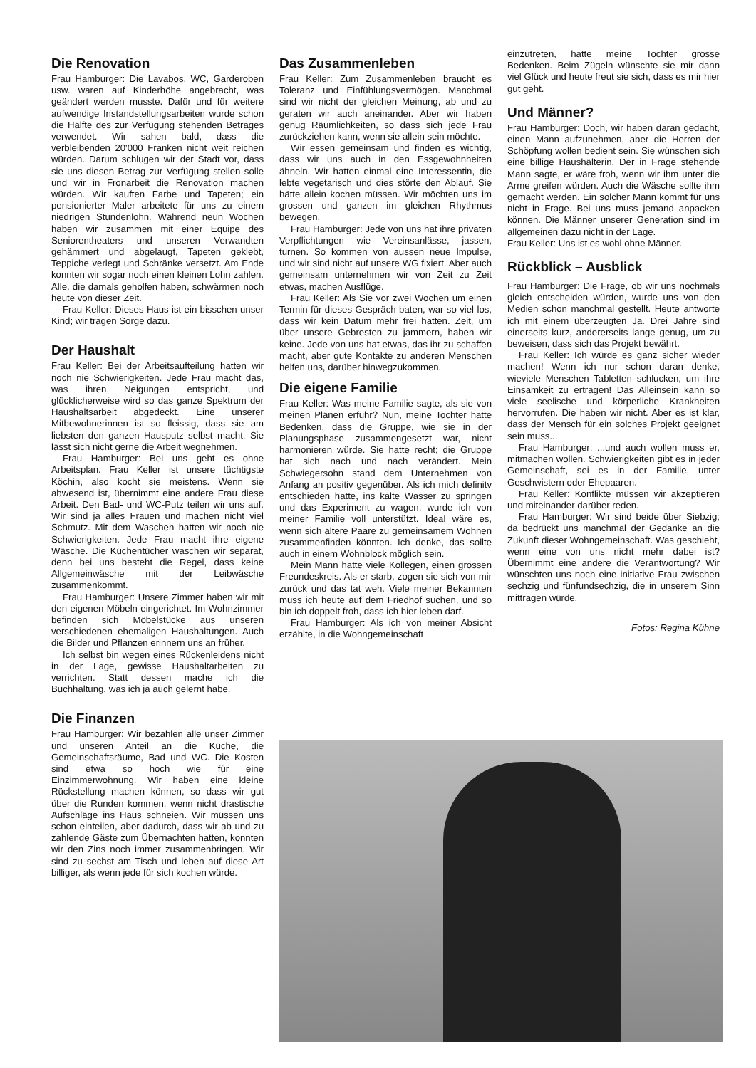Die Renovation
Frau Hamburger: Die Lavabos, WC, Garderoben usw. waren auf Kinderhöhe angebracht, was geändert werden musste. Dafür und für weitere aufwendige Instandstellungsarbeiten wurde schon die Hälfte des zur Verfügung stehenden Betrages verwendet. Wir sahen bald, dass die verbleibenden 20'000 Franken nicht weit reichen würden. Darum schlugen wir der Stadt vor, dass sie uns diesen Betrag zur Verfügung stellen solle und wir in Fronarbeit die Renovation machen würden. Wir kauften Farbe und Tapeten; ein pensionierter Maler arbeitete für uns zu einem niedrigen Stundenlohn. Während neun Wochen haben wir zusammen mit einer Equipe des Seniorentheaters und unseren Verwandten gehämmert und abgelaugt, Tapeten geklebt, Teppiche verlegt und Schränke versetzt. Am Ende konnten wir sogar noch einen kleinen Lohn zahlen. Alle, die damals geholfen haben, schwärmen noch heute von dieser Zeit.
Frau Keller: Dieses Haus ist ein bisschen unser Kind; wir tragen Sorge dazu.
Der Haushalt
Frau Keller: Bei der Arbeitsaufteilung hatten wir noch nie Schwierigkeiten. Jede Frau macht das, was ihren Neigungen entspricht, und glücklicherweise wird so das ganze Spektrum der Haushaltsarbeit abgedeckt. Eine unserer Mitbewohnerinnen ist so fleissig, dass sie am liebsten den ganzen Hausputz selbst macht. Sie lässt sich nicht gerne die Arbeit wegnehmen.
Frau Hamburger: Bei uns geht es ohne Arbeitsplan. Frau Keller ist unsere tüchtigste Köchin, also kocht sie meistens. Wenn sie abwesend ist, übernimmt eine andere Frau diese Arbeit. Den Bad- und WC-Putz teilen wir uns auf. Wir sind ja alles Frauen und machen nicht viel Schmutz. Mit dem Waschen hatten wir noch nie Schwierigkeiten. Jede Frau macht ihre eigene Wäsche. Die Küchentücher waschen wir separat, denn bei uns besteht die Regel, dass keine Allgemeinwäsche mit der Leibwäsche zusammenkommt.
Frau Hamburger: Unsere Zimmer haben wir mit den eigenen Möbeln eingerichtet. Im Wohnzimmer befinden sich Möbelstücke aus unseren verschiedenen ehemaligen Haushaltungen. Auch die Bilder und Pflanzen erinnern uns an früher.
Ich selbst bin wegen eines Rückenleidens nicht in der Lage, gewisse Haushaltarbeiten zu verrichten. Statt dessen mache ich die Buchhaltung, was ich ja auch gelernt habe.
Die Finanzen
Frau Hamburger: Wir bezahlen alle unser Zimmer und unseren Anteil an die Küche, die Gemeinschaftsräume, Bad und WC. Die Kosten sind etwa so hoch wie für eine Einzimmerwohnung. Wir haben eine kleine Rückstellung machen können, so dass wir gut über die Runden kommen, wenn nicht drastische Aufschläge ins Haus schneien. Wir müssen uns schon einteilen, aber dadurch, dass wir ab und zu zahlende Gäste zum Übernachten hatten, konnten wir den Zins noch immer zusammenbringen. Wir sind zu sechst am Tisch und leben auf diese Art billiger, als wenn jede für sich kochen würde.
Das Zusammenleben
Frau Keller: Zum Zusammenleben braucht es Toleranz und Einfühlungsvermögen. Manchmal sind wir nicht der gleichen Meinung, ab und zu geraten wir auch aneinander. Aber wir haben genug Räumlichkeiten, so dass sich jede Frau zurückziehen kann, wenn sie allein sein möchte.
Wir essen gemeinsam und finden es wichtig, dass wir uns auch in den Essgewohnheiten ähneln. Wir hatten einmal eine Interessentin, die lebte vegetarisch und dies störte den Ablauf. Sie hätte allein kochen müssen. Wir möchten uns im grossen und ganzen im gleichen Rhythmus bewegen.
Frau Hamburger: Jede von uns hat ihre privaten Verpflichtungen wie Vereinsanlässe, jassen, turnen. So kommen von aussen neue Impulse, und wir sind nicht auf unsere WG fixiert. Aber auch gemeinsam unternehmen wir von Zeit zu Zeit etwas, machen Ausflüge.
Frau Keller: Als Sie vor zwei Wochen um einen Termin für dieses Gespräch baten, war so viel los, dass wir kein Datum mehr frei hatten. Zeit, um über unsere Gebresten zu jammern, haben wir keine. Jede von uns hat etwas, das ihr zu schaffen macht, aber gute Kontakte zu anderen Menschen helfen uns, darüber hinwegzukommen.
Die eigene Familie
Frau Keller: Was meine Familie sagte, als sie von meinen Plänen erfuhr? Nun, meine Tochter hatte Bedenken, dass die Gruppe, wie sie in der Planungsphase zusammengesetzt war, nicht harmonieren würde. Sie hatte recht; die Gruppe hat sich nach und nach verändert. Mein Schwiegersohn stand dem Unternehmen von Anfang an positiv gegenüber. Als ich mich definitv entschieden hatte, ins kalte Wasser zu springen und das Experiment zu wagen, wurde ich von meiner Familie voll unterstützt. Ideal wäre es, wenn sich ältere Paare zu gemeinsamem Wohnen zusammenfinden könnten. Ich denke, das sollte auch in einem Wohnblock möglich sein.
Mein Mann hatte viele Kollegen, einen grossen Freundeskreis. Als er starb, zogen sie sich von mir zurück und das tat weh. Viele meiner Bekannten muss ich heute auf dem Friedhof suchen, und so bin ich doppelt froh, dass ich hier leben darf.
Frau Hamburger: Als ich von meiner Absicht erzählte, in die Wohngemeinschaft
einzutreten, hatte meine Tochter grosse Bedenken. Beim Zügeln wünschte sie mir dann viel Glück und heute freut sie sich, dass es mir hier gut geht.
Und Männer?
Frau Hamburger: Doch, wir haben daran gedacht, einen Mann aufzunehmen, aber die Herren der Schöpfung wollen bedient sein. Sie wünschen sich eine billige Haushälterin. Der in Frage stehende Mann sagte, er wäre froh, wenn wir ihm unter die Arme greifen würden. Auch die Wäsche sollte ihm gemacht werden. Ein solcher Mann kommt für uns nicht in Frage. Bei uns muss jemand anpacken können. Die Männer unserer Generation sind im allgemeinen dazu nicht in der Lage.
Frau Keller: Uns ist es wohl ohne Männer.
Rückblick – Ausblick
Frau Hamburger: Die Frage, ob wir uns nochmals gleich entscheiden würden, wurde uns von den Medien schon manchmal gestellt. Heute antworte ich mit einem überzeugten Ja. Drei Jahre sind einerseits kurz, andererseits lange genug, um zu beweisen, dass sich das Projekt bewährt.
Frau Keller: Ich würde es ganz sicher wieder machen! Wenn ich nur schon daran denke, wieviele Menschen Tabletten schlucken, um ihre Einsamkeit zu ertragen! Das Alleinsein kann so viele seelische und körperliche Krankheiten hervorrufen. Die haben wir nicht. Aber es ist klar, dass der Mensch für ein solches Projekt geeignet sein muss...
Frau Hamburger: ...und auch wollen muss er, mitmachen wollen. Schwierigkeiten gibt es in jeder Gemeinschaft, sei es in der Familie, unter Geschwistern oder Ehepaaren.
Frau Keller: Konflikte müssen wir akzeptieren und miteinander darüber reden.
Frau Hamburger: Wir sind beide über Siebzig; da bedrückt uns manchmal der Gedanke an die Zukunft dieser Wohngemeinschaft. Was geschieht, wenn eine von uns nicht mehr dabei ist? Übernimmt eine andere die Verantwortung? Wir wünschten uns noch eine initiative Frau zwischen sechzig und fünfundsechzig, die in unserem Sinn mittragen würde.
Fotos: Regina Kühne